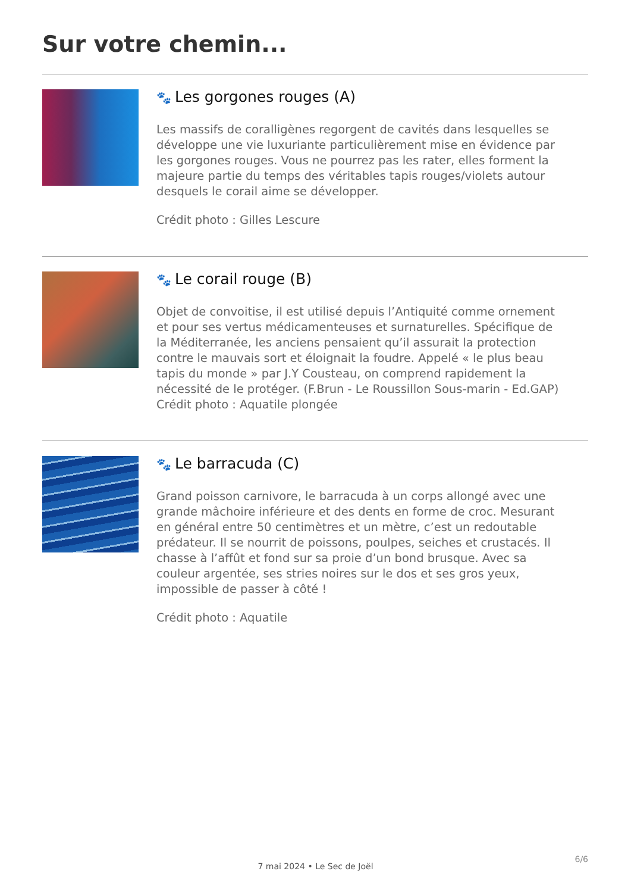Sur votre chemin...
🐾 Les gorgones rouges (A)
Les massifs de coralligènes regorgent de cavités dans lesquelles se développe une vie luxuriante particulièrement mise en évidence par les gorgones rouges. Vous ne pourrez pas les rater, elles forment la majeure partie du temps des véritables tapis rouges/violets autour desquels le corail aime se développer.
Crédit photo : Gilles Lescure
🐾 Le corail rouge (B)
Objet de convoitise, il est utilisé depuis l’Antiquité comme ornement et pour ses vertus médicamenteuses et surnaturelles. Spécifique de la Méditerranée, les anciens pensaient qu’il assurait la protection contre le mauvais sort et éloignait la foudre. Appelé « le plus beau tapis du monde » par J.Y Cousteau, on comprend rapidement la nécessité de le protéger. (F.Brun - Le Roussillon Sous-marin - Ed.GAP)
Crédit photo : Aquatile plongée
🐾 Le barracuda (C)
Grand poisson carnivore, le barracuda à un corps allongé avec une grande mâchoire inférieure et des dents en forme de croc. Mesurant en général entre 50 centimètres et un mètre, c’est un redoutable prédateur. Il se nourrit de poissons, poulpes, seiches et crustacés. Il chasse à l’affût et fond sur sa proie d’un bond brusque. Avec sa couleur argentée, ses stries noires sur le dos et ses gros yeux, impossible de passer à côté !
Crédit photo : Aquatile
6/6
7 mai 2024 • Le Sec de Joël